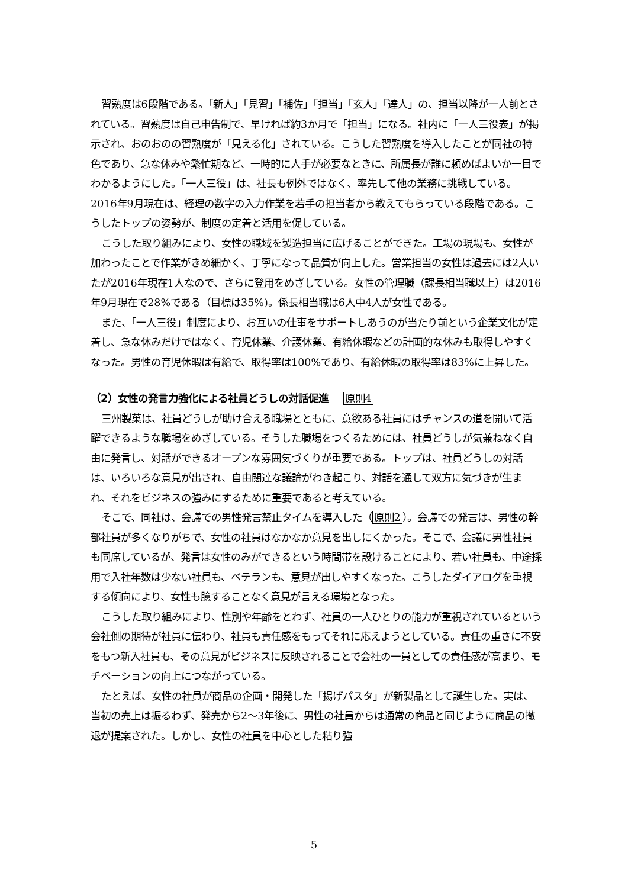習熟度は6段階である。「新人」「見習」「補佐」「担当」「玄人」「達人」の、担当以降が一人前とされている。習熟度は自己申告制で、早ければ約3か月で「担当」になる。社内に「一人三役表」が掲示され、おのおのの習熟度が「見える化」されている。こうした習熟度を導入したことが同社の特色であり、急な休みや繁忙期など、一時的に人手が必要なときに、所属長が誰に頼めばよいか一目でわかるようにした。「一人三役」は、社長も例外ではなく、率先して他の業務に挑戦している。2016年9月現在は、経理の数字の入力作業を若手の担当者から教えてもらっている段階である。こうしたトップの姿勢が、制度の定着と活用を促している。
こうした取り組みにより、女性の職域を製造担当に広げることができた。工場の現場も、女性が加わったことで作業がきめ細かく、丁寧になって品質が向上した。営業担当の女性は過去には2人いたが2016年現在1人なので、さらに登用をめざしている。女性の管理職（課長相当職以上）は2016年9月現在で28%である（目標は35%)。係長相当職は6人中4人が女性である。
また、「一人三役」制度により、お互いの仕事をサポートしあうのが当たり前という企業文化が定着し、急な休みだけではなく、育児休業、介護休業、有給休暇などの計画的な休みも取得しやすくなった。男性の育児休暇は有給で、取得率は100%であり、有給休暇の取得率は83%に上昇した。
（2）女性の発言力強化による社員どうしの対話促進 原則4
三州製菓は、社員どうしが助け合える職場とともに、意欲ある社員にはチャンスの道を開いて活躍できるような職場をめざしている。そうした職場をつくるためには、社員どうしが気兼ねなく自由に発言し、対話ができるオープンな雰囲気づくりが重要である。トップは、社員どうしの対話は、いろいろな意見が出され、自由闊達な議論がわき起こり、対話を通して双方に気づきが生まれ、それをビジネスの強みにするために重要であると考えている。
そこで、同社は、会議での男性発言禁止タイムを導入した（原則2）。会議での発言は、男性の幹部社員が多くなりがちで、女性の社員はなかなか意見を出しにくかった。そこで、会議に男性社員も同席しているが、発言は女性のみができるという時間帯を設けることにより、若い社員も、中途採用で入社年数は少ない社員も、ベテランも、意見が出しやすくなった。こうしたダイアログを重視する傾向により、女性も臆することなく意見が言える環境となった。
こうした取り組みにより、性別や年齢をとわず、社員の一人ひとりの能力が重視されているという会社側の期待が社員に伝わり、社員も責任感をもってそれに応えようとしている。責任の重さに不安をもつ新入社員も、その意見がビジネスに反映されることで会社の一員としての責任感が高まり、モチベーションの向上につながっている。
たとえば、女性の社員が商品の企画・開発した「揚げパスタ」が新製品として誕生した。実は、当初の売上は振るわず、発売から2〜3年後に、男性の社員からは通常の商品と同じように商品の撤退が提案された。しかし、女性の社員を中心とした粘り強
5